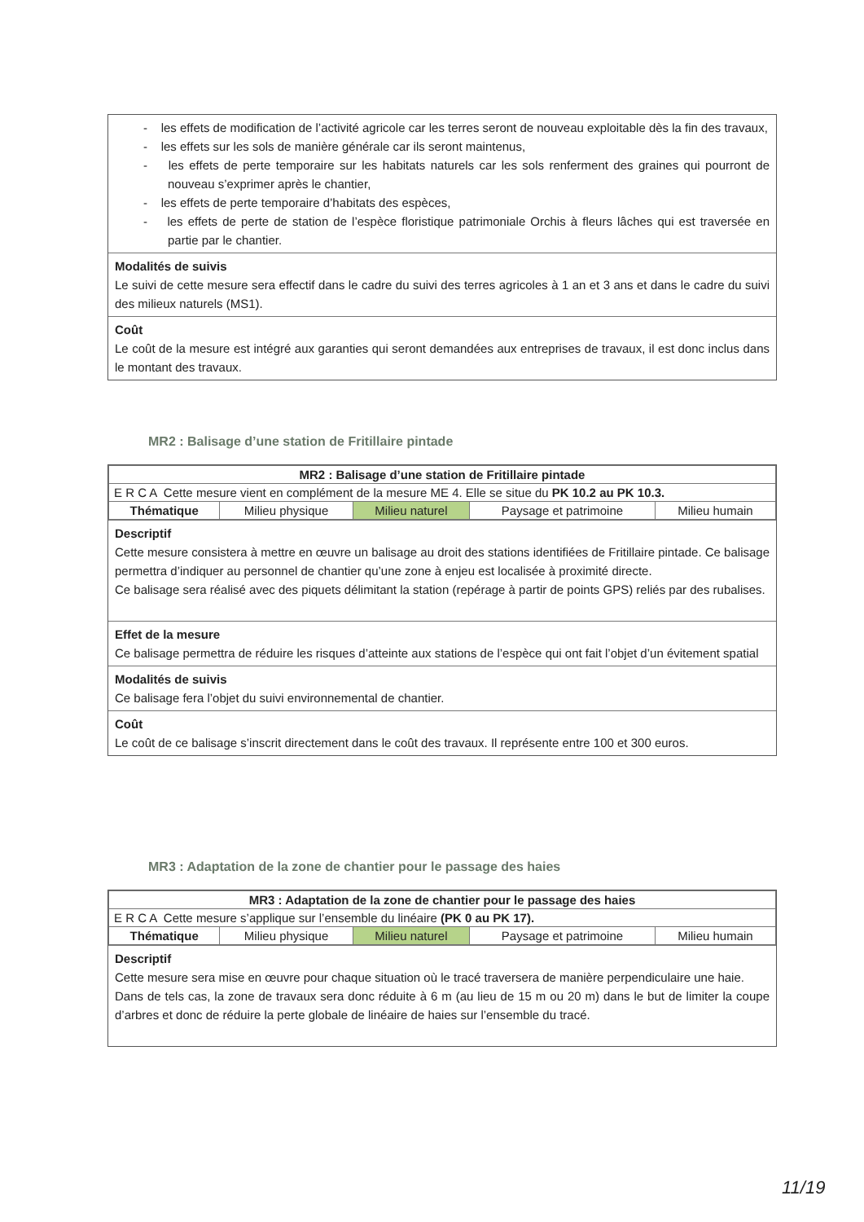- les effets de modification de l’activité agricole car les terres seront de nouveau exploitable dès la fin des travaux,
- les effets sur les sols de manière générale car ils seront maintenus,
- les effets de perte temporaire sur les habitats naturels car les sols renferment des graines qui pourront de nouveau s’exprimer après le chantier,
- les effets de perte temporaire d’habitats des espèces,
- les effets de perte de station de l’espèce floristique patrimoniale Orchis à fleurs lâches qui est traversée en partie par le chantier.
Modalités de suivis
Le suivi de cette mesure sera effectif dans le cadre du suivi des terres agricoles à 1 an et 3 ans et dans le cadre du suivi des milieux naturels (MS1).
Coût
Le coût de la mesure est intégré aux garanties qui seront demandées aux entreprises de travaux, il est donc inclus dans le montant des travaux.
MR2 : Balisage d’une station de Fritillaire pintade
| MR2 : Balisage d’une station de Fritillaire pintade | | | | |
| E R C A Cette mesure vient en complément de la mesure ME 4. Elle se situe du PK 10.2 au PK 10.3. | | | | |
| Thématique | Milieu physique | Milieu naturel | Paysage et patrimoine | Milieu humain |
Descriptif
Cette mesure consistera à mettre en œuvre un balisage au droit des stations identifiées de Fritillaire pintade. Ce balisage permettra d’indiquer au personnel de chantier qu’une zone à enjeu est localisée à proximité directe.
Ce balisage sera réalisé avec des piquets délimitant la station (repérage à partir de points GPS) reliés par des rubalises.
Effet de la mesure
Ce balisage permettra de réduire les risques d’atteinte aux stations de l’espèce qui ont fait l’objet d’un évitement spatial
Modalités de suivis
Ce balisage fera l’objet du suivi environnemental de chantier.
Coût
Le coût de ce balisage s’inscrit directement dans le coût des travaux. Il représente entre 100 et 300 euros.
MR3 : Adaptation de la zone de chantier pour le passage des haies
| MR3 : Adaptation de la zone de chantier pour le passage des haies | | | | |
| E R C A Cette mesure s’applique sur l’ensemble du linéaire (PK 0 au PK 17). | | | | |
| Thématique | Milieu physique | Milieu naturel | Paysage et patrimoine | Milieu humain |
Descriptif
Cette mesure sera mise en œuvre pour chaque situation où le tracé traversera de manière perpendiculaire une haie.
Dans de tels cas, la zone de travaux sera donc réduite à 6 m (au lieu de 15 m ou 20 m) dans le but de limiter la coupe d’arbres et donc de réduire la perte globale de linéaire de haies sur l’ensemble du tracé.
11/19